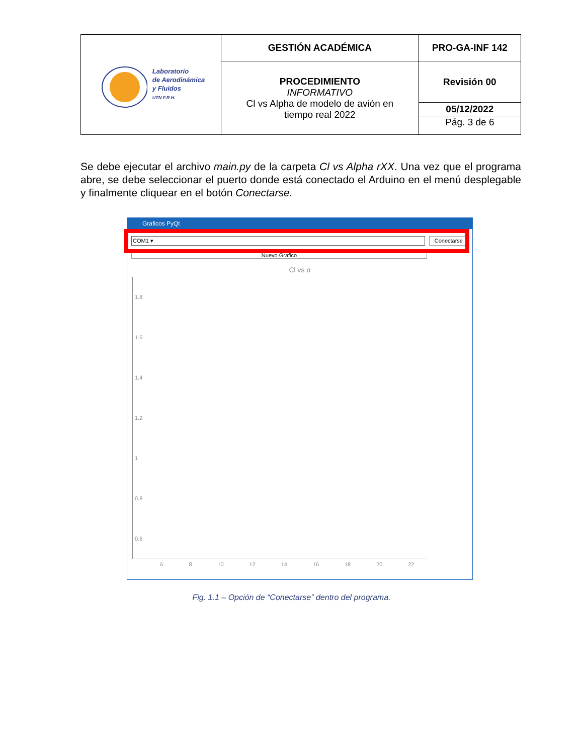| Laboratorio de Aerodinámica y Fluidos UTN F.R.H. | GESTIÓN ACADÉMICA | PRO-GA-INF 142 |
| | PROCEDIMIENTO INFORMATIVO Cl vs Alpha de modelo de avión en tiempo real 2022 | Revisión 00 |
| | | 05/12/2022 |
| | | Pág. 3 de 6 |
Se debe ejecutar el archivo main.py de la carpeta Cl vs Alpha rXX. Una vez que el programa abre, se debe seleccionar el puerto donde está conectado el Arduino en el menú desplegable y finalmente cliquear en el botón Conectarse.
Graficos PyQt
COM1 ▾ Conectarse
Nuevo Grafico
Cl vs α
1.8
1.6
1.4
1.2
1
0.8
0.6
6 8 10 12 14 16 18 20 22
Fig. 1.1 – Opción de “Conectarse” dentro del programa.